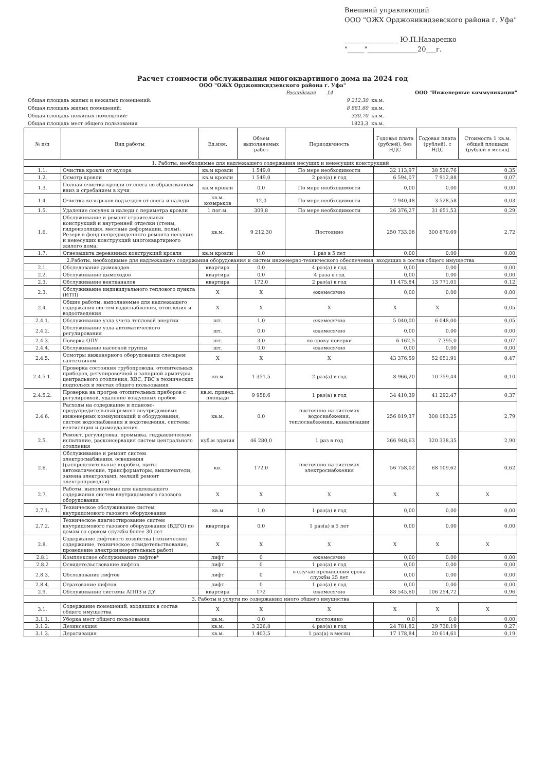Внешний управляющий
ООО "ОЖХ Орджоникидзевского района г. Уфа"
________________ Ю.П.Назаренко
"_____"_______________20___г.
Расчет стоимости обслуживания многоквартиного дома на 2024 год
ООО "ОЖХ Орджоникидзевского района г. Уфа"
| | Российская 14 | | ООО "Инженерные коммуникации" |
| Общая площадь жилых и нежилых помещений: | 9 212,30 | кв.м. | |
| Общая площадь жилых помещений: | 8 881,60 | кв.м. | |
| Общая площадь нежилых помещений: | 330,70 | кв.м. | |
| Общая площадь мест общего пользования | 1823,3 | кв.м. | |
| № п/п | Вид работы | Ед.изм. | Объем выполняемых работ | Периодичность | Годовая плата (рублей), без НДС | Годовая плата (рублей), с НДС | Стоимость 1 кв.м. общей площади (рублей в месяц) |
| --- | --- | --- | --- | --- | --- | --- | --- |
| 1. Работы, необходимые для надлежащего содержания несущих и ненесущих конструкций | | | | | | | |
| 1.1. | Очистка кровли от мусора | кв.м кровли | 1 549,0 | По мере необходимости | 32 113,97 | 38 536,76 | 0,35 |
| 1.2. | Осмотр кровли | кв.м кровли | 1 549,0 | 2 раз(а) в год | 6 594,07 | 7 912,88 | 0,07 |
| 1.3. | Полная очистка кровли от снега со сбрасыванием вниз и сгребанием в кучи | кв.м кровли | 0,0 | По мере необходимости | 0,00 | 0,00 | 0,00 |
| 1.4. | Очистка козырьков подъездов от снега и наледи | кв.м. козырьков | 12,0 | По мере необходимости | 2 940,48 | 3 528,58 | 0,03 |
| 1.5. | Удаление сосулек и наледи с периметра кровли | 1 пог.м. | 309,8 | По мере необходимости | 26 376,27 | 31 651,53 | 0,29 |
| 1.6. | Обслуживание и ремонт строительных конструкций и внутренней отделки (стены, гидроизоляция, местные деформации, полы). Резерв в фонд непредвиденного ремонта несущих и ненесущих конструкций многоквартирного жилого дома. | кв.м. | 9 212,30 | Постоянно | 250 733,08 | 300 879,69 | 2,72 |
| 1.7. | Огнезащита деревянных конструкций кровли | кв.м кровли | 0,0 | 1 раз в 5 лет | 0,00 | 0,00 | 0,00 |
| 2.Работы, необходимые для надлежащего содержания оборудования и систем инженерно-технического обеспечения, входящих в состав общего имущества | | | | | | | |
| 2.1. | Обследование дымоходов | квартира | 0,0 | 4 раз(а) в год | 0,00 | 0,00 | 0,00 |
| 2.2. | Обслуживание дымоходов | квартира | 0,0 | 4 раза в год | 0,00 | 0,00 | 0,00 |
| 2.3. | Обслуживание вентканалов | квартира | 172,0 | 2 раз(а) в год | 11 475,84 | 13 771,01 | 0,12 |
| 2.3. | Обслуживание индивидуального теплового пункта (ИТП) | Х | Х | ежемесячно | 0,00 | 0,00 | 0,00 |
| 2.4. | Общие работы, выполняемые для надлежащего содержания систем водоснабжения, отопления и водоотведения | Х | Х | Х | Х | Х | 0,05 |
| 2.4.1. | Обслуживание узла учета тепловой энергии | шт. | 1,0 | ежемесячно | 5 040,00 | 6 048,00 | 0,05 |
| 2.4.2. | Обслуживание узла автоматического регулирования | шт. | 0,0 | ежемесячно | 0,00 | 0,00 | 0,00 |
| 2.4.3. | Поверка ОПУ | шт. | 3,0 | по сроку поверки | 6 162,5 | 7 395,0 | 0,07 |
| 2.4.4. | Обслуживание насосной группы | шт. | 0,0 | ежемесячно | 0,00 | 0,00 | 0,00 |
| 2.4.5. | Осмотры инженерного оборудования слесарем сантехником | Х | Х | Х | 43 376,59 | 52 051,91 | 0,47 |
| 2.4.5.1. | Проверка состояния трубопровода, отопительных приборов, регулировочной и запорной арматуры центрального отопления, ХВС, ГВС в технических подпольях и местах общего пользования | кв.м | 1 351,5 | 2 раз(а) в год | 8 966,20 | 10 759,44 | 0,10 |
| 2.4.5.2. | Проверка на прогрев отопительных приборов с регулировкой, удаление воздушных пробок | кв.м. привед. площади | 9 958,6 | 1 раз(а) в год | 34 410,39 | 41 292,47 | 0,37 |
| 2.4.6. | Расходы на содержание и планово-предупредительный ремонт внутридомовых инженерных коммуникаций и оборудования, систем водоснабжения и водотведения, системы вентиляции и дымоудаления | кв.м. | 0,0 | постоянно на системах водоснабжения, теплоснабжения, канализации | 256 819,37 | 308 183,25 | 2,79 |
| 2.5. | Ремонт, регулировка, промывка, гидравлическое испытание, расконсервация систем центрального отопления | куб.м здания | 46 280,0 | 1 раз в год | 266 948,63 | 320 338,35 | 2,90 |
| 2.6. | Обслуживание и ремонт систем электроснабжения, освещения (распределительные коробки, щиты автоматические, трансформаторы, выключатели, замена электроламп, мелкий ремонт электропроводки) | кв. | 172,0 | постоянно на системах электроснабжения | 56 758,02 | 68 109,62 | 0,62 |
| 2.7. | Работы, выполняемые для надлежащего содержания систем внутридомового газового оборудования | Х | Х | Х | Х | Х | Х |
| 2.7.1. | Техническое обслуживание систем внутридомового газового оборудования | кв.м | 1,0 | 1 раз(а) в год | 0,00 | 0,00 | 0,00 |
| 2.7.2. | Техническое диагностирование систем внутридомового газового оборудования (ВДГО) по домам со сроком службы более 30 лет | квартира | 0,0 | 1 раз(а) в 5 лет | 0,00 | 0,00 | 0,00 |
| 2.8. | Содержание лифтового хозяйства (техническое содержание, техническое освидетельствование, проведение электроизмерительных работ) | Х | Х | Х | Х | Х | Х |
| 2.8.1 | Комплексное обслуживание лифтов* | лифт | 0 | ежемесячно | 0,00 | 0,00 | 0,00 |
| 2.8.2 | Освидетельствование лифтов | лифт | 0 | 1 раз(а) в год | 0,00 | 0,00 | 0,00 |
| 2.8.3. | Обследование лифтов | лифт | 0 | в случае превышения срока службы 25 лет | 0,00 | 0,00 | 0,00 |
| 2.8.4. | Страхование лифтов | лифт | 0 | 1 раз(а) в год | 0,00 | 0,00 | 0,00 |
| 2.9. | Обслуживание системы АППЗ и ДУ | квартира | 172 | ежемесячно | 88 545,60 | 106 254,72 | 0,96 |
| 3. Работы и услуги по содержанию иного общего имущества | | | | | | | |
| 3.1. | Содержание помещений, входящих в состав общего имущества | Х | Х | Х | Х | Х | Х |
| 3.1.1. | Уборка мест общего пользования | кв.м. | 0,0 | постоянно | 0,0 | 0,0 | 0,00 |
| 3.1.2. | Дезинсекция | кв.м. | 3 226,8 | 4 раз(а) в год | 24 781,82 | 29 738,19 | 0,27 |
| 3.1.3. | Дератизация | кв.м. | 1 403,5 | 1 раз(а) в месяц | 17 178,84 | 20 614,61 | 0,19 |